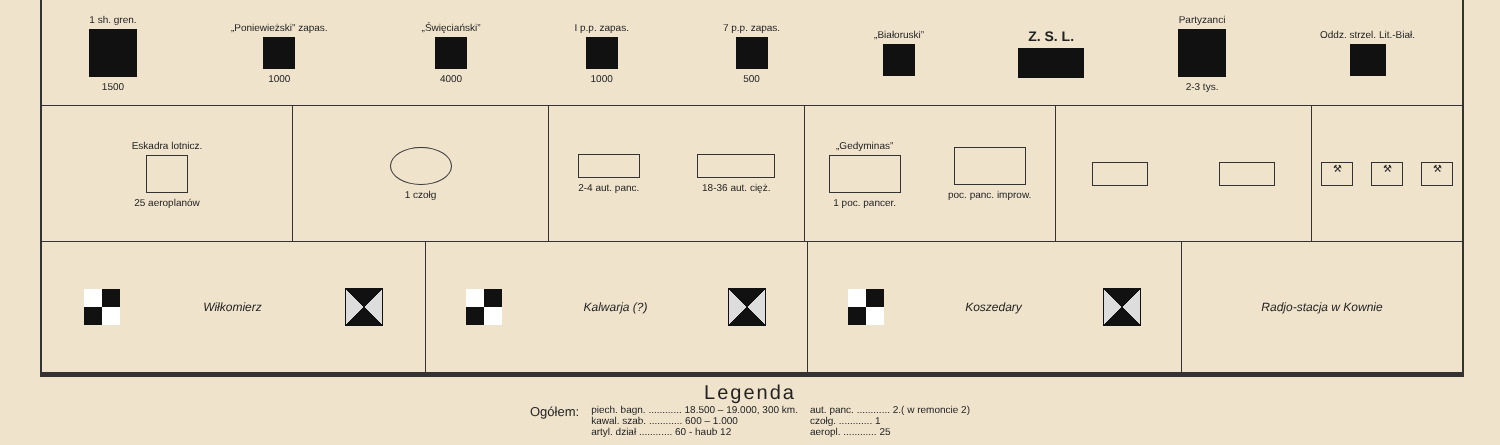1 sh. gren. 1500 „Poniewieżski” zapas. 1000 „Święciański” 4000 I p.p. zapas. 1000 7 p.p. zapas. 500 „Białoruski”
Z. S. L.
Partyzanci 2-3 tys. Oddz. strzel. Lit.-Biał.
Eskadra lotnicz. 25 aeroplanów 1 czołg 2-4 aut. panc. 18-36 aut. cięż. „Gedyminas” 1 poc. pancer. poc. panc. improw.
⚒ ⚒ ⚒
Wiłkomierz Kalwarja (?) Koszedary Radjo-stacja w Kownie
Legenda
| Ogółem: | piech. bagn. ............ 18.500 – 19.000, 300 km. | aut. panc. ............ 2.( w remoncie 2) |
| | kawal. szab. ............ 600 – 1.000 | czołg. ............ 1 |
| | artyl. dział ............ 60 - haub 12 | aeropl. ............ 25 |